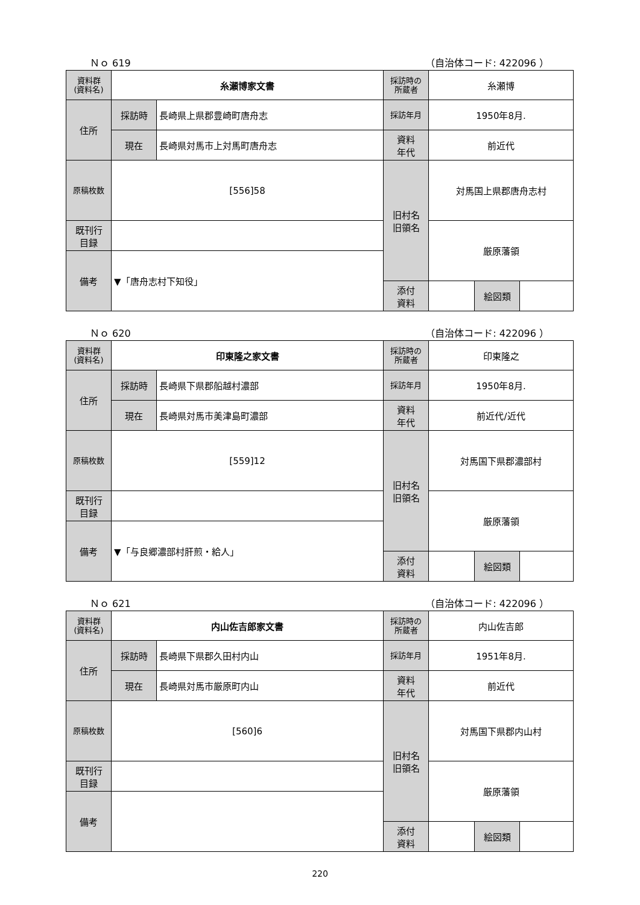Ｎｏ 619 （自治体コード: 422096 ）
| 資料群 (資料名) | 糸瀬博家文書 | | 採訪時の 所蔵者 | 糸瀬博 | | |
| 住所 | 採訪時 | 長崎県上県郡豊崎町唐舟志 | 採訪年月 | 1950年8月. | | |
| | 現在 | 長崎県対馬市上対馬町唐舟志 | 資料 年代 | 前近代 | | |
| 原稿枚数 | [556]58 | | 旧村名 旧領名 | 対馬国上県郡唐舟志村 | | |
| 既刊行 目録 | | | | 厳原藩領 | | |
| 備考 | ▼「唐舟志村下知役」 | | | | | |
| | | | 添付 資料 | | 絵図類 | |
Ｎｏ 620 （自治体コード: 422096 ）
| 資料群 (資料名) | 印東隆之家文書 | | 採訪時の 所蔵者 | 印東隆之 | | |
| 住所 | 採訪時 | 長崎県下県郡船越村濃部 | 採訪年月 | 1950年8月. | | |
| | 現在 | 長崎県対馬市美津島町濃部 | 資料 年代 | 前近代/近代 | | |
| 原稿枚数 | [559]12 | | 旧村名 旧領名 | 対馬国下県郡濃部村 | | |
| 既刊行 目録 | | | | 厳原藩領 | | |
| 備考 | ▼「与良郷濃部村肝煎・給人」 | | | | | |
| | | | 添付 資料 | | 絵図類 | |
Ｎｏ 621 （自治体コード: 422096 ）
| 資料群 (資料名) | 内山佐吉郎家文書 | | 採訪時の 所蔵者 | 内山佐吉郎 | | |
| 住所 | 採訪時 | 長崎県下県郡久田村内山 | 採訪年月 | 1951年8月. | | |
| | 現在 | 長崎県対馬市厳原町内山 | 資料 年代 | 前近代 | | |
| 原稿枚数 | [560]6 | | 旧村名 旧領名 | 対馬国下県郡内山村 | | |
| 既刊行 目録 | | | | 厳原藩領 | | |
| 備考 | | | | | | |
| | | | 添付 資料 | | 絵図類 | |
220